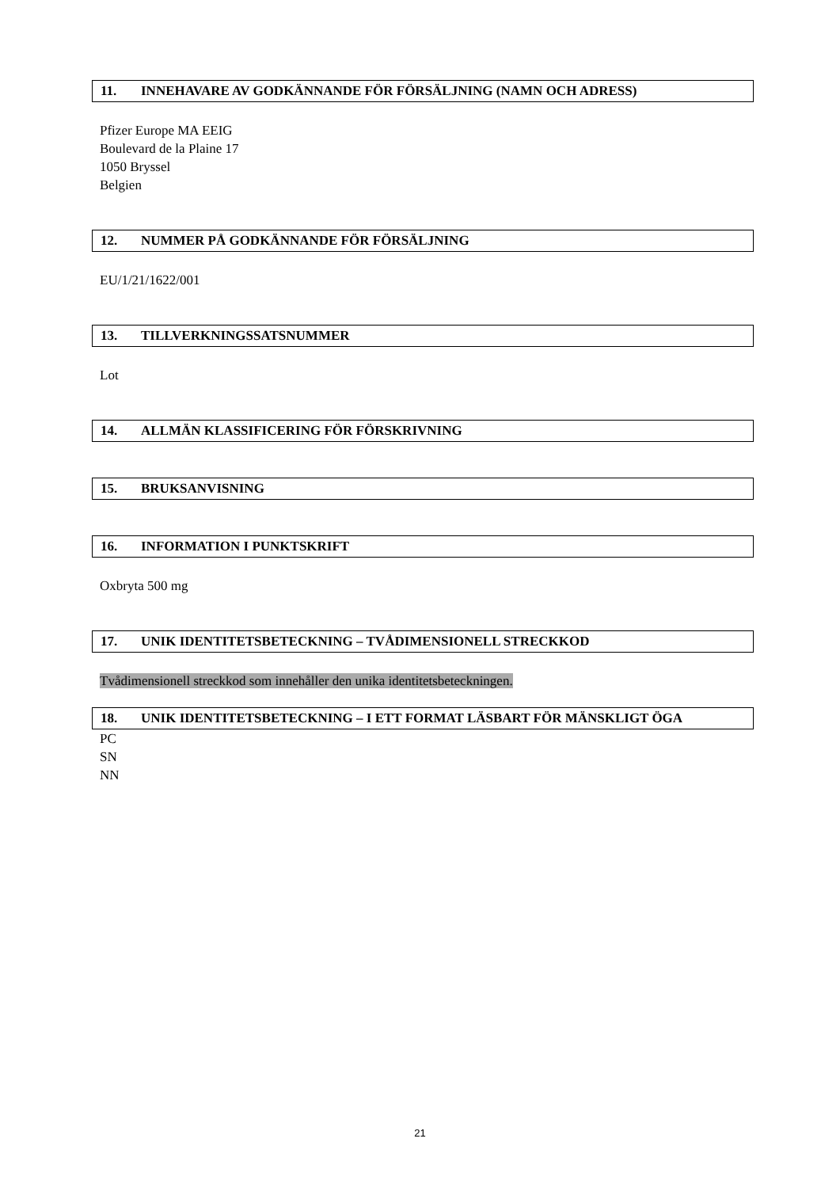11. INNEHAVARE AV GODKÄNNANDE FÖR FÖRSÄLJNING (NAMN OCH ADRESS)
Pfizer Europe MA EEIG
Boulevard de la Plaine 17
1050 Bryssel
Belgien
12. NUMMER PÅ GODKÄNNANDE FÖR FÖRSÄLJNING
EU/1/21/1622/001
13. TILLVERKNINGSSATSNUMMER
Lot
14. ALLMÄN KLASSIFICERING FÖR FÖRSKRIVNING
15. BRUKSANVISNING
16. INFORMATION I PUNKTSKRIFT
Oxbryta 500 mg
17. UNIK IDENTITETSBETECKNING – TVÅDIMENSIONELL STRECKKOD
Tvådimensionell streckkod som innehåller den unika identitetsbeteckningen.
18. UNIK IDENTITETSBETECKNING – I ETT FORMAT LÄSBART FÖR MÄNSKLIGT ÖGA
PC
SN
NN
21